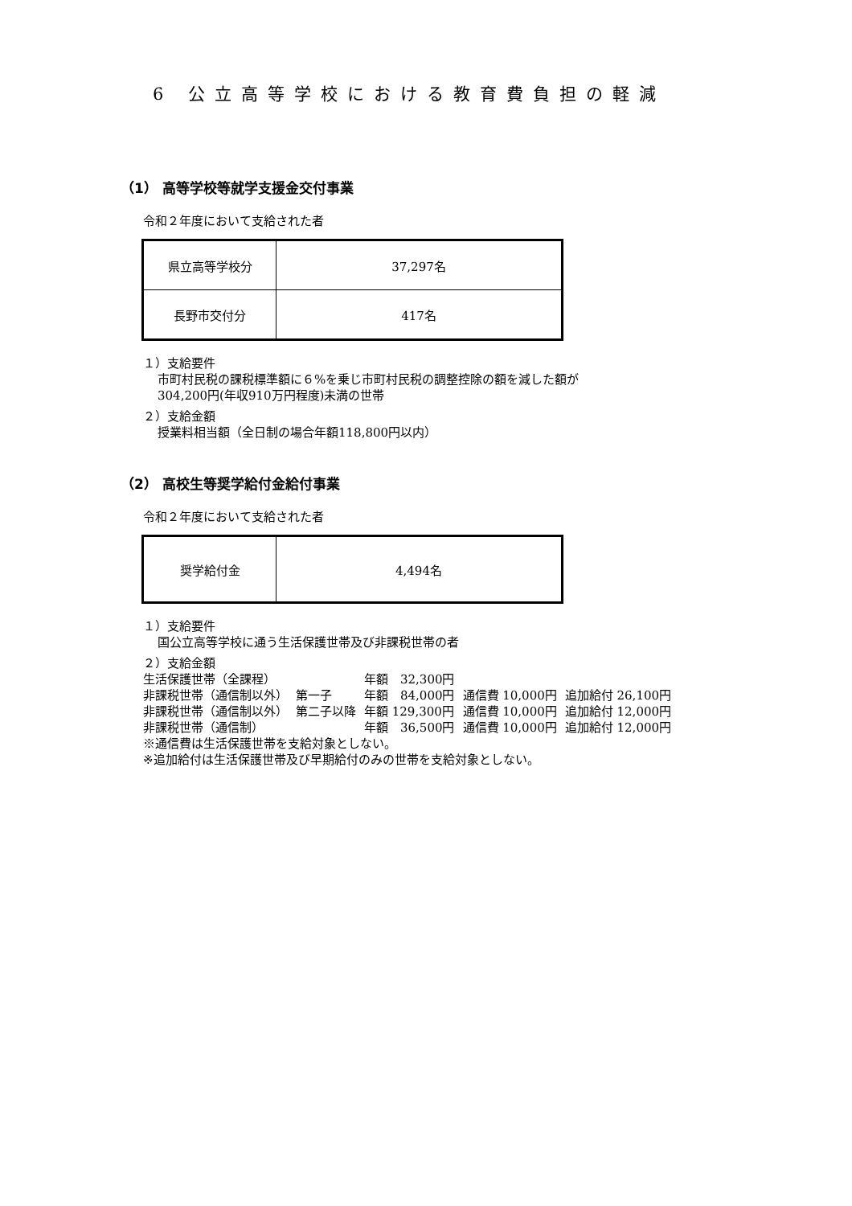6 公立高等学校における教育費負担の軽減
（1） 高等学校等就学支援金交付事業
令和２年度において支給された者
| 県立高等学校分 | 37,297名 |
| 長野市交付分 | 417名 |
１）支給要件
市町村民税の課税標準額に６%を乗じ市町村民税の調整控除の額を減した額が
304,200円(年収910万円程度)未満の世帯
２）支給金額
授業料相当額（全日制の場合年額118,800円以内）
（2） 高校生等奨学給付金給付事業
令和２年度において支給された者
| 奨学給付金 | 4,494名 |
１）支給要件
国公立高等学校に通う生活保護世帯及び非課税世帯の者
２）支給金額
| 生活保護世帯（全課程） | | 年額 32,300円 | | |
| 非課税世帯（通信制以外） | 第一子 | 年額 84,000円 | 通信費 10,000円 | 追加給付 26,100円 |
| 非課税世帯（通信制以外） | 第二子以降 | 年額 129,300円 | 通信費 10,000円 | 追加給付 12,000円 |
| 非課税世帯（通信制） | | 年額 36,500円 | 通信費 10,000円 | 追加給付 12,000円 |
※通信費は生活保護世帯を支給対象としない。
※追加給付は生活保護世帯及び早期給付のみの世帯を支給対象としない。